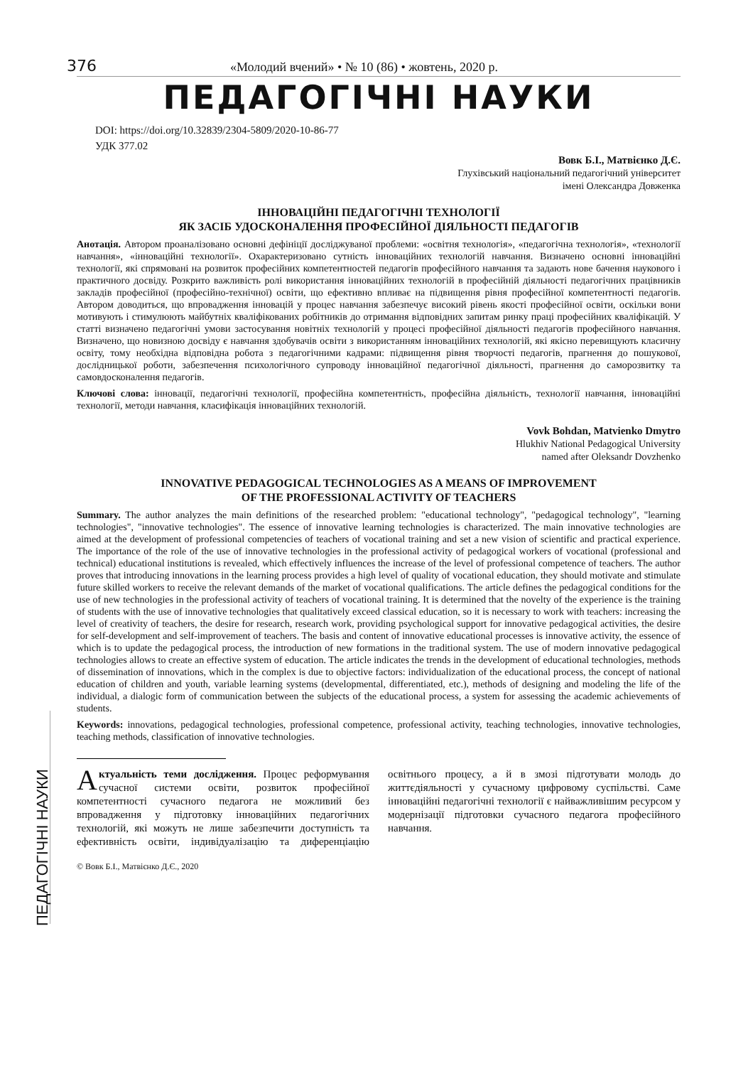ПЕДАГОГІЧНІ НАУКИ
376 «Молодий вчений» • № 10 (86) • жовтень, 2020 р.
ПЕДАГОГІЧНІ НАУКИ
DOI: https://doi.org/10.32839/2304-5809/2020-10-86-77
УДК 377.02
Вовк Б.І., Матвієнко Д.Є.
Глухівський національний педагогічний університет
імені Олександра Довженка
ІННОВАЦІЙНІ ПЕДАГОГІЧНІ ТЕХНОЛОГІЇ
ЯК ЗАСІБ УДОСКОНАЛЕННЯ ПРОФЕСІЙНОЇ ДІЯЛЬНОСТІ ПЕДАГОГІВ
Анотація. Автором проаналізовано основні дефініції досліджуваної проблеми: «освітня технологія», «педагогічна технологія», «технології навчання», «інноваційні технології». Охарактеризовано сутність інноваційних технологій навчання. Визначено основні інноваційні технології, які спрямовані на розвиток професійних компетентностей педагогів професійного навчання та задають нове бачення наукового і практичного досвіду. Розкрито важливість ролі використання інноваційних технологій в професійній діяльності педагогічних працівників закладів професійної (професійно-технічної) освіти, що ефективно впливає на підвищення рівня професійної компетентності педагогів. Автором доводиться, що впровадження інновацій у процес навчання забезпечує високий рівень якості професійної освіти, оскільки вони мотивують і стимулюють майбутніх кваліфікованих робітників до отримання відповідних запитам ринку праці професійних кваліфікацій. У статті визначено педагогічні умови застосування новітніх технологій у процесі професійної діяльності педагогів професійного навчання. Визначено, що новизною досвіду є навчання здобувачів освіти з використанням інноваційних технологій, які якісно перевищують класичну освіту, тому необхідна відповідна робота з педагогічними кадрами: підвищення рівня творчості педагогів, прагнення до пошукової, дослідницької роботи, забезпечення психологічного супроводу інноваційної педагогічної діяльності, прагнення до саморозвитку та самовдосконалення педагогів.
Ключові слова: інновації, педагогічні технології, професійна компетентність, професійна діяльність, технології навчання, інноваційні технології, методи навчання, класифікація інноваційних технологій.
Vovk Bohdan, Matvienko Dmytro
Hlukhiv National Pedagogical University
named after Oleksandr Dovzhenko
INNOVATIVE PEDAGOGICAL TECHNOLOGIES AS A MEANS OF IMPROVEMENT
OF THE PROFESSIONAL ACTIVITY OF TEACHERS
Summary. The author analyzes the main definitions of the researched problem: "educational technology", "pedagogical technology", "learning technologies", "innovative technologies". The essence of innovative learning technologies is characterized. The main innovative technologies are aimed at the development of professional competencies of teachers of vocational training and set a new vision of scientific and practical experience. The importance of the role of the use of innovative technologies in the professional activity of pedagogical workers of vocational (professional and technical) educational institutions is revealed, which effectively influences the increase of the level of professional competence of teachers. The author proves that introducing innovations in the learning process provides a high level of quality of vocational education, they should motivate and stimulate future skilled workers to receive the relevant demands of the market of vocational qualifications. The article defines the pedagogical conditions for the use of new technologies in the professional activity of teachers of vocational training. It is determined that the novelty of the experience is the training of students with the use of innovative technologies that qualitatively exceed classical education, so it is necessary to work with teachers: increasing the level of creativity of teachers, the desire for research, research work, providing psychological support for innovative pedagogical activities, the desire for self-development and self-improvement of teachers. The basis and content of innovative educational processes is innovative activity, the essence of which is to update the pedagogical process, the introduction of new formations in the traditional system. The use of modern innovative pedagogical technologies allows to create an effective system of education. The article indicates the trends in the development of educational technologies, methods of dissemination of innovations, which in the complex is due to objective factors: individualization of the educational process, the concept of national education of children and youth, variable learning systems (developmental, differentiated, etc.), methods of designing and modeling the life of the individual, a dialogic form of communication between the subjects of the educational process, a system for assessing the academic achievements of students.
Keywords: innovations, pedagogical technologies, professional competence, professional activity, teaching technologies, innovative technologies, teaching methods, classification of innovative technologies.
Актуальність теми дослідження. Процес реформування сучасної системи освіти, розвиток професійної компетентності сучасного педагога не можливий без впровадження у підготовку інноваційних педагогічних технологій, які можуть не лише забезпечити доступність та ефективність освіти, індивідуалізацію та диференціацію освітнього процесу, а й в змозі підготувати молодь до життєдіяльності у сучасному цифровому суспільстві. Саме інноваційні педагогічні технології є найважливішим ресурсом у модернізації підготовки сучасного педагога професійного навчання.
© Вовк Б.І., Матвієнко Д.Є., 2020